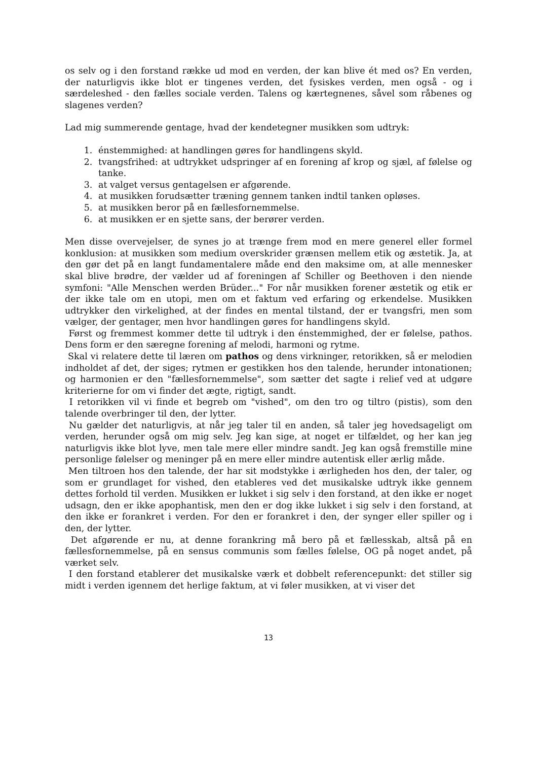os selv og i den forstand række ud mod en verden, der kan blive ét med os? En verden, der naturligvis ikke blot er tingenes verden, det fysiskes verden, men også - og i særdeleshed - den fælles sociale verden. Talens og kærtegnenes, såvel som råbenes og slagenes verden?
Lad mig summerende gentage, hvad der kendetegner musikken som udtryk:
1. énstemmighed: at handlingen gøres for handlingens skyld.
2. tvangsfrihed: at udtrykket udspringer af en forening af krop og sjæl, af følelse og tanke.
3. at valget versus gentagelsen er afgørende.
4. at musikken forudsætter træning gennem tanken indtil tanken opløses.
5. at musikken beror på en fællesfornemmelse.
6. at musikken er en sjette sans, der berører verden.
Men disse overvejelser, de synes jo at trænge frem mod en mere generel eller formel konklusion: at musikken som medium overskrider grænsen mellem etik og æstetik. Ja, at den gør det på en langt fundamentalere måde end den maksime om, at alle mennesker skal blive brødre, der vælder ud af foreningen af Schiller og Beethoven i den niende symfoni: "Alle Menschen werden Brüder..." For når musikken forener æstetik og etik er der ikke tale om en utopi, men om et faktum ved erfaring og erkendelse. Musikken udtrykker den virkelighed, at der findes en mental tilstand, der er tvangsfri, men som vælger, der gentager, men hvor handlingen gøres for handlingens skyld.
Først og fremmest kommer dette til udtryk i den énstemmighed, der er følelse, pathos. Dens form er den særegne forening af melodi, harmoni og rytme.
Skal vi relatere dette til læren om pathos og dens virkninger, retorikken, så er melodien indholdet af det, der siges; rytmen er gestikken hos den talende, herunder intonationen; og harmonien er den "fællesfornemmelse", som sætter det sagte i relief ved at udgøre kriterierne for om vi finder det ægte, rigtigt, sandt.
I retorikken vil vi finde et begreb om "vished", om den tro og tiltro (pistis), som den talende overbringer til den, der lytter.
Nu gælder det naturligvis, at når jeg taler til en anden, så taler jeg hovedsageligt om verden, herunder også om mig selv. Jeg kan sige, at noget er tilfældet, og her kan jeg naturligvis ikke blot lyve, men tale mere eller mindre sandt. Jeg kan også fremstille mine personlige følelser og meninger på en mere eller mindre autentisk eller ærlig måde.
Men tiltroen hos den talende, der har sit modstykke i ærligheden hos den, der taler, og som er grundlaget for vished, den etableres ved det musikalske udtryk ikke gennem dettes forhold til verden. Musikken er lukket i sig selv i den forstand, at den ikke er noget udsagn, den er ikke apophantisk, men den er dog ikke lukket i sig selv i den forstand, at den ikke er forankret i verden. For den er forankret i den, der synger eller spiller og i den, der lytter.
Det afgørende er nu, at denne forankring må bero på et fællesskab, altså på en fællesfornemmelse, på en sensus communis som fælles følelse, OG på noget andet, på værket selv.
I den forstand etablerer det musikalske værk et dobbelt referencepunkt: det stiller sig midt i verden igennem det herlige faktum, at vi føler musikken, at vi viser det
13